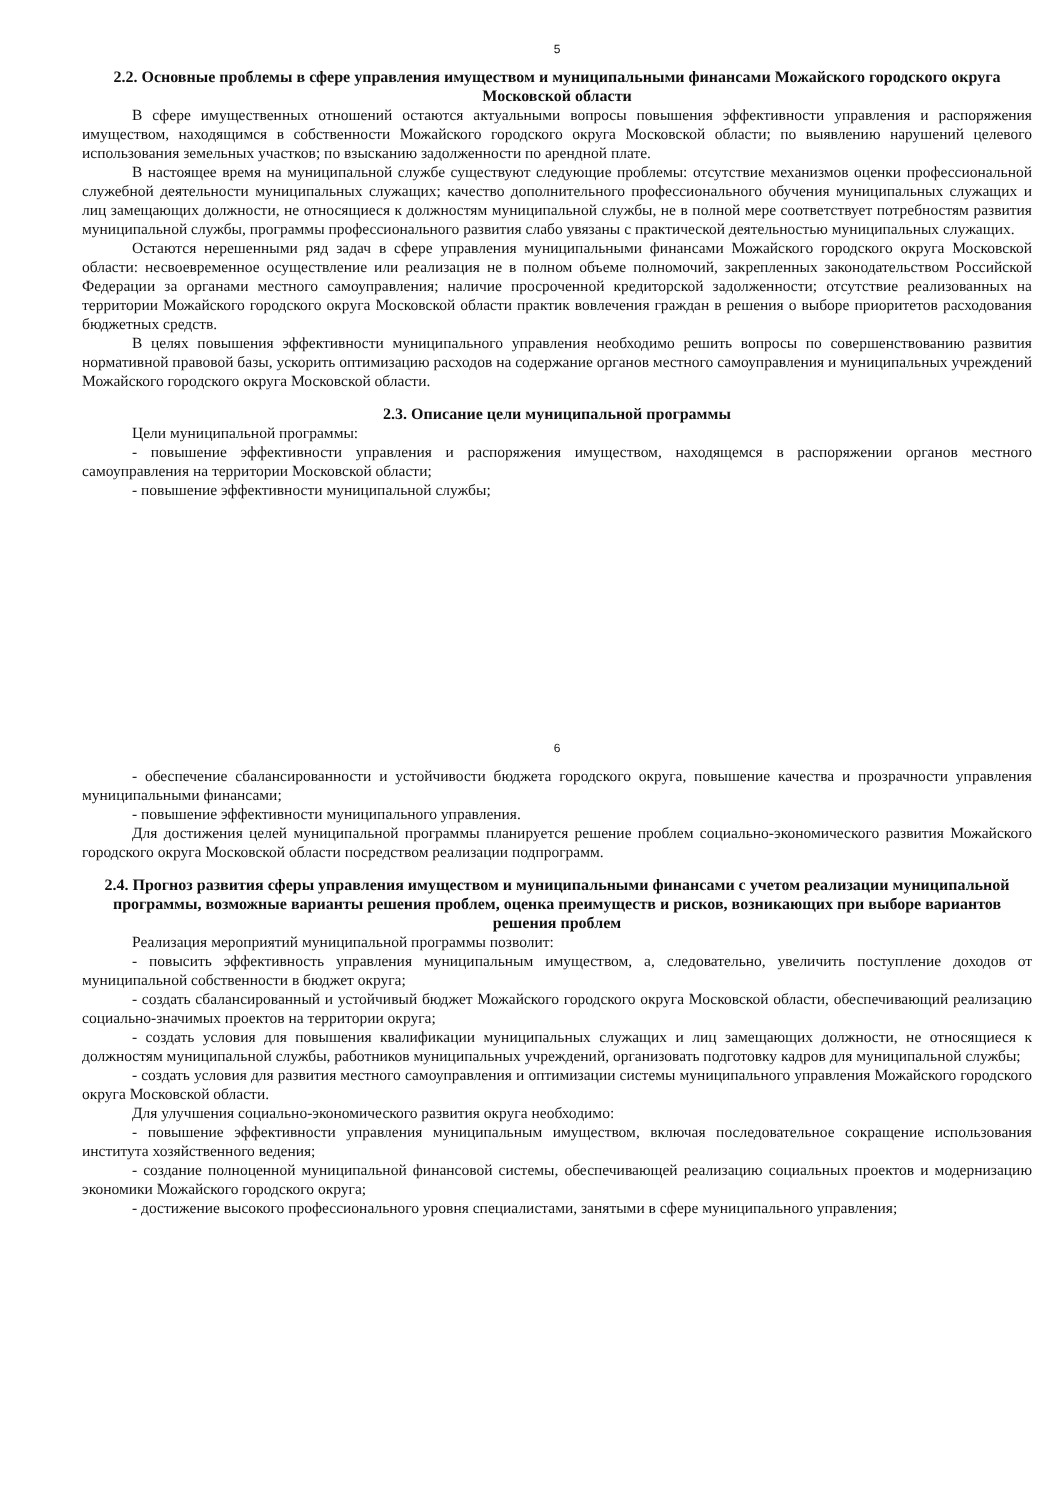5
2.2. Основные проблемы в сфере управления имуществом и муниципальными финансами Можайского городского округа Московской области
В сфере имущественных отношений остаются актуальными вопросы повышения эффективности управления и распоряжения имуществом, находящимся в собственности Можайского городского округа Московской области; по выявлению нарушений целевого использования земельных участков; по взысканию задолженности по арендной плате.
В настоящее время на муниципальной службе существуют следующие проблемы: отсутствие механизмов оценки профессиональной служебной деятельности муниципальных служащих; качество дополнительного профессионального обучения муниципальных служащих и лиц замещающих должности, не относящиеся к должностям муниципальной службы, не в полной мере соответствует потребностям развития муниципальной службы, программы профессионального развития слабо увязаны с практической деятельностью муниципальных служащих.
Остаются нерешенными ряд задач в сфере управления муниципальными финансами Можайского городского округа Московской области: несвоевременное осуществление или реализация не в полном объеме полномочий, закрепленных законодательством Российской Федерации за органами местного самоуправления; наличие просроченной кредиторской задолженности; отсутствие реализованных на территории Можайского городского округа Московской области практик вовлечения граждан в решения о выборе приоритетов расходования бюджетных средств.
В целях повышения эффективности муниципального управления необходимо решить вопросы по совершенствованию развития нормативной правовой базы, ускорить оптимизацию расходов на содержание органов местного самоуправления и муниципальных учреждений Можайского городского округа Московской области.
2.3. Описание цели муниципальной программы
Цели муниципальной программы:
- повышение эффективности управления и распоряжения имуществом, находящемся в распоряжении органов местного самоуправления на территории Московской области;
- повышение эффективности муниципальной службы;
6
- обеспечение сбалансированности и устойчивости бюджета городского округа, повышение качества и прозрачности управления муниципальными финансами;
- повышение эффективности муниципального управления.
Для достижения целей муниципальной программы планируется решение проблем социально-экономического развития Можайского городского округа Московской области посредством реализации подпрограмм.
2.4. Прогноз развития сферы управления имуществом и муниципальными финансами с учетом реализации муниципальной программы, возможные варианты решения проблем, оценка преимуществ и рисков, возникающих при выборе вариантов решения проблем
Реализация мероприятий муниципальной программы позволит:
- повысить эффективность управления муниципальным имуществом, а, следовательно, увеличить поступление доходов от муниципальной собственности в бюджет округа;
- создать сбалансированный и устойчивый бюджет Можайского городского округа Московской области, обеспечивающий реализацию социально-значимых проектов на территории округа;
- создать условия для повышения квалификации муниципальных служащих и лиц замещающих должности, не относящиеся к должностям муниципальной службы, работников муниципальных учреждений, организовать подготовку кадров для муниципальной службы;
- создать условия для развития местного самоуправления и оптимизации системы муниципального управления Можайского городского округа Московской области.
Для улучшения социально-экономического развития округа необходимо:
- повышение эффективности управления муниципальным имуществом, включая последовательное сокращение использования института хозяйственного ведения;
- создание полноценной муниципальной финансовой системы, обеспечивающей реализацию социальных проектов и модернизацию экономики Можайского городского округа;
- достижение высокого профессионального уровня специалистами, занятыми в сфере муниципального управления;